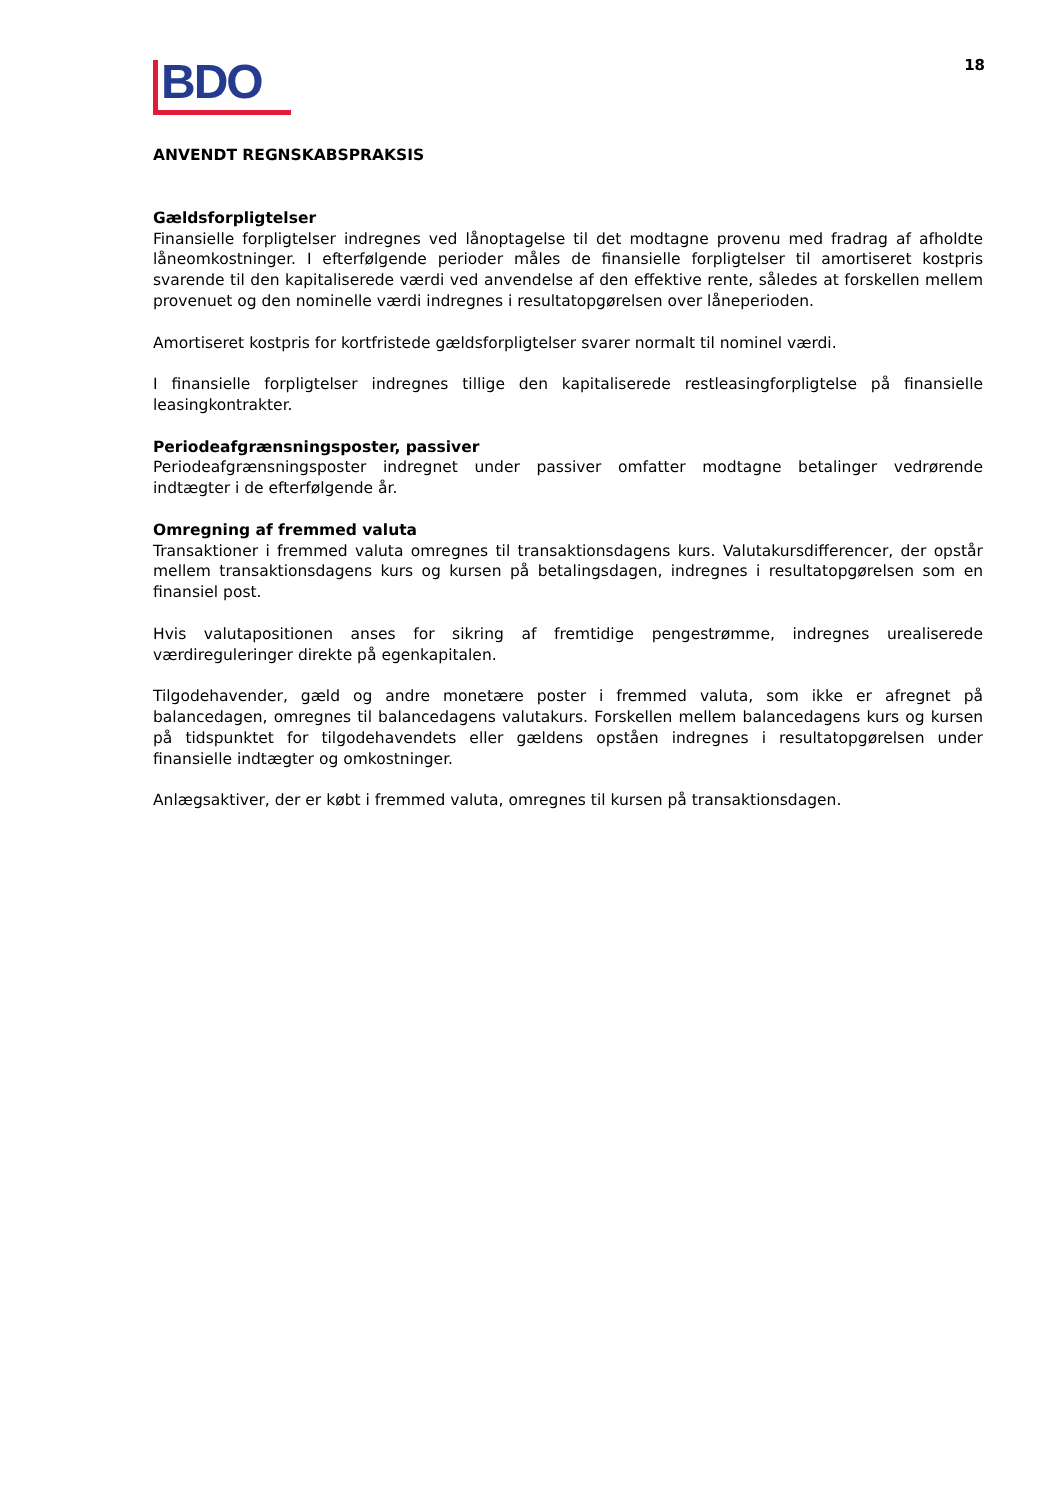BDO
18
ANVENDT REGNSKABSPRAKSIS
Gældsforpligtelser
Finansielle forpligtelser indregnes ved lånoptagelse til det modtagne provenu med fradrag af afholdte låneomkostninger. I efterfølgende perioder måles de finansielle forpligtelser til amortiseret kostpris svarende til den kapitaliserede værdi ved anvendelse af den effektive rente, således at forskellen mellem provenuet og den nominelle værdi indregnes i resultatopgørelsen over låneperioden.
Amortiseret kostpris for kortfristede gældsforpligtelser svarer normalt til nominel værdi.
I finansielle forpligtelser indregnes tillige den kapitaliserede restleasingforpligtelse på finansielle leasingkontrakter.
Periodeafgrænsningsposter, passiver
Periodeafgrænsningsposter indregnet under passiver omfatter modtagne betalinger vedrørende indtægter i de efterfølgende år.
Omregning af fremmed valuta
Transaktioner i fremmed valuta omregnes til transaktionsdagens kurs. Valutakursdifferencer, der opstår mellem transaktionsdagens kurs og kursen på betalingsdagen, indregnes i resultatopgørelsen som en finansiel post.
Hvis valutapositionen anses for sikring af fremtidige pengestrømme, indregnes urealiserede værdireguleringer direkte på egenkapitalen.
Tilgodehavender, gæld og andre monetære poster i fremmed valuta, som ikke er afregnet på balancedagen, omregnes til balancedagens valutakurs. Forskellen mellem balancedagens kurs og kursen på tidspunktet for tilgodehavendets eller gældens opståen indregnes i resultatopgørelsen under finansielle indtægter og omkostninger.
Anlægsaktiver, der er købt i fremmed valuta, omregnes til kursen på transaktionsdagen.